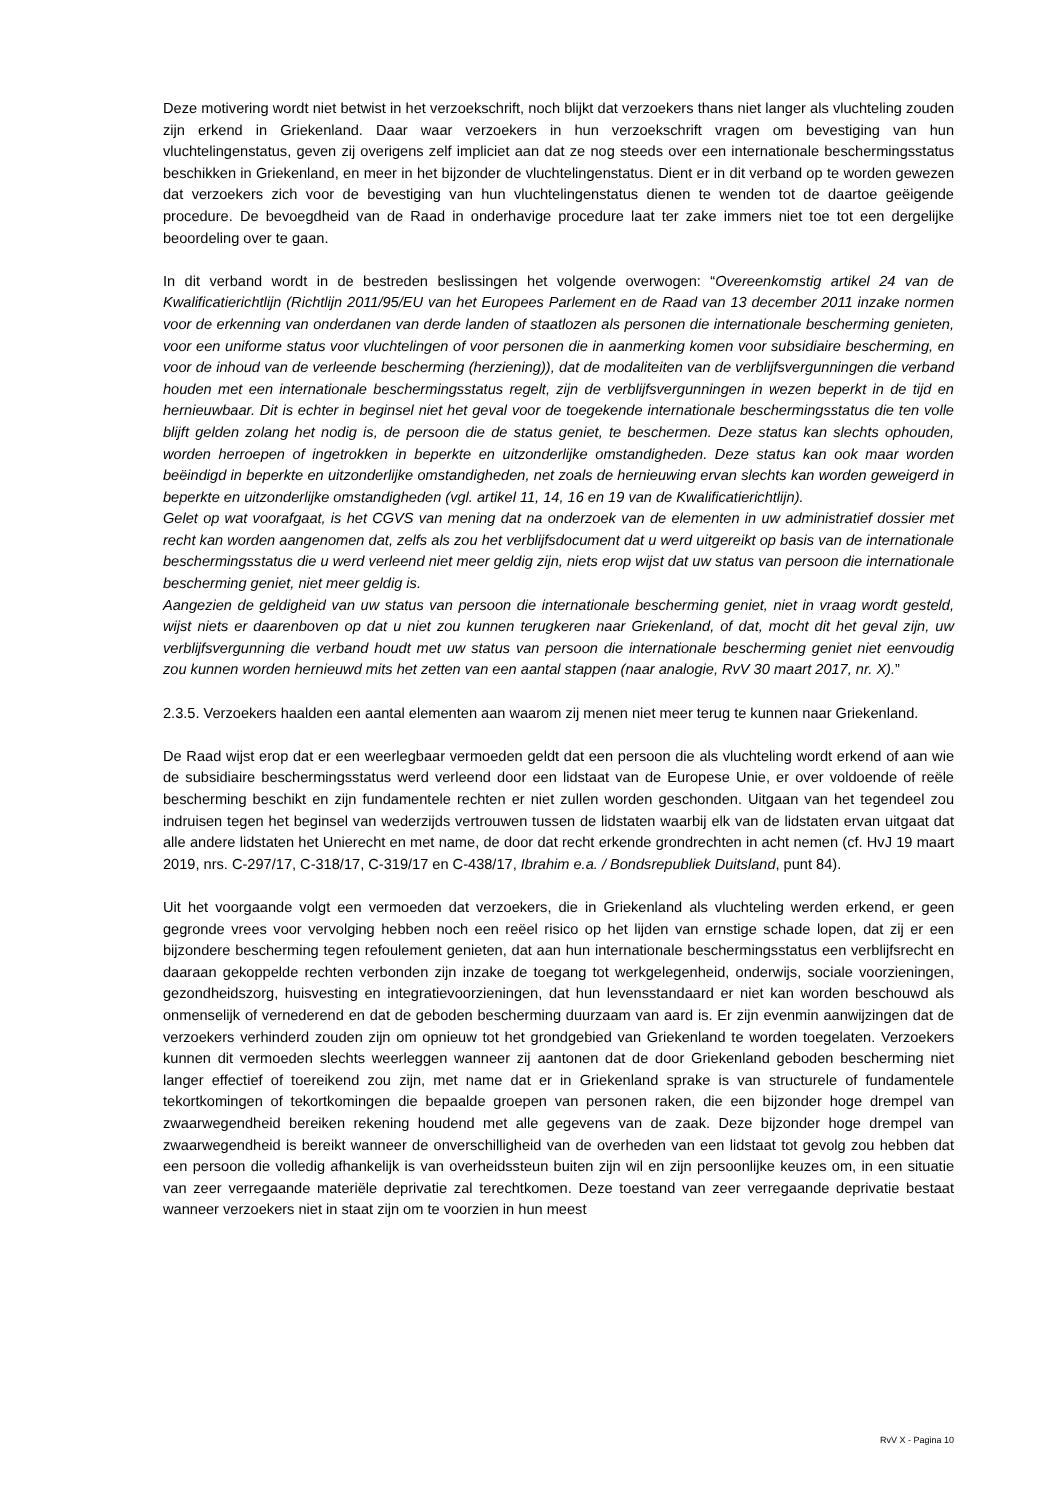Deze motivering wordt niet betwist in het verzoekschrift, noch blijkt dat verzoekers thans niet langer als vluchteling zouden zijn erkend in Griekenland. Daar waar verzoekers in hun verzoekschrift vragen om bevestiging van hun vluchtelingenstatus, geven zij overigens zelf impliciet aan dat ze nog steeds over een internationale beschermingsstatus beschikken in Griekenland, en meer in het bijzonder de vluchtelingenstatus. Dient er in dit verband op te worden gewezen dat verzoekers zich voor de bevestiging van hun vluchtelingenstatus dienen te wenden tot de daartoe geëigende procedure. De bevoegdheid van de Raad in onderhavige procedure laat ter zake immers niet toe tot een dergelijke beoordeling over te gaan.
In dit verband wordt in de bestreden beslissingen het volgende overwogen: “Overeenkomstig artikel 24 van de Kwalificatierichtlijn (Richtlijn 2011/95/EU van het Europees Parlement en de Raad van 13 december 2011 inzake normen voor de erkenning van onderdanen van derde landen of staatlozen als personen die internationale bescherming genieten, voor een uniforme status voor vluchtelingen of voor personen die in aanmerking komen voor subsidiaire bescherming, en voor de inhoud van de verleende bescherming (herziening)), dat de modaliteiten van de verblijfsvergunningen die verband houden met een internationale beschermingsstatus regelt, zijn de verblijfsvergunningen in wezen beperkt in de tijd en hernieuwbaar. Dit is echter in beginsel niet het geval voor de toegekende internationale beschermingsstatus die ten volle blijft gelden zolang het nodig is, de persoon die de status geniet, te beschermen. Deze status kan slechts ophouden, worden herroepen of ingetrokken in beperkte en uitzonderlijke omstandigheden. Deze status kan ook maar worden beëindigd in beperkte en uitzonderlijke omstandigheden, net zoals de hernieuwing ervan slechts kan worden geweigerd in beperkte en uitzonderlijke omstandigheden (vgl. artikel 11, 14, 16 en 19 van de Kwalificatierichtlijn).
Gelet op wat voorafgaat, is het CGVS van mening dat na onderzoek van de elementen in uw administratief dossier met recht kan worden aangenomen dat, zelfs als zou het verblijfsdocument dat u werd uitgereikt op basis van de internationale beschermingsstatus die u werd verleend niet meer geldig zijn, niets erop wijst dat uw status van persoon die internationale bescherming geniet, niet meer geldig is.
Aangezien de geldigheid van uw status van persoon die internationale bescherming geniet, niet in vraag wordt gesteld, wijst niets er daarenboven op dat u niet zou kunnen terugkeren naar Griekenland, of dat, mocht dit het geval zijn, uw verblijfsvergunning die verband houdt met uw status van persoon die internationale bescherming geniet niet eenvoudig zou kunnen worden hernieuwd mits het zetten van een aantal stappen (naar analogie, RvV 30 maart 2017, nr. X).”
2.3.5. Verzoekers haalden een aantal elementen aan waarom zij menen niet meer terug te kunnen naar Griekenland.
De Raad wijst erop dat er een weerlegbaar vermoeden geldt dat een persoon die als vluchteling wordt erkend of aan wie de subsidiaire beschermingsstatus werd verleend door een lidstaat van de Europese Unie, er over voldoende of reële bescherming beschikt en zijn fundamentele rechten er niet zullen worden geschonden. Uitgaan van het tegendeel zou indruisen tegen het beginsel van wederzijds vertrouwen tussen de lidstaten waarbij elk van de lidstaten ervan uitgaat dat alle andere lidstaten het Unierecht en met name, de door dat recht erkende grondrechten in acht nemen (cf. HvJ 19 maart 2019, nrs. C-297/17, C-318/17, C-319/17 en C-438/17, Ibrahim e.a. / Bondsrepubliek Duitsland, punt 84).
Uit het voorgaande volgt een vermoeden dat verzoekers, die in Griekenland als vluchteling werden erkend, er geen gegronde vrees voor vervolging hebben noch een reëel risico op het lijden van ernstige schade lopen, dat zij er een bijzondere bescherming tegen refoulement genieten, dat aan hun internationale beschermingsstatus een verblijfsrecht en daaraan gekoppelde rechten verbonden zijn inzake de toegang tot werkgelegenheid, onderwijs, sociale voorzieningen, gezondheidszorg, huisvesting en integratievoorzieningen, dat hun levensstandaard er niet kan worden beschouwd als onmenselijk of vernederend en dat de geboden bescherming duurzaam van aard is. Er zijn evenmin aanwijzingen dat de verzoekers verhinderd zouden zijn om opnieuw tot het grondgebied van Griekenland te worden toegelaten. Verzoekers kunnen dit vermoeden slechts weerleggen wanneer zij aantonen dat de door Griekenland geboden bescherming niet langer effectief of toereikend zou zijn, met name dat er in Griekenland sprake is van structurele of fundamentele tekortkomingen of tekortkomingen die bepaalde groepen van personen raken, die een bijzonder hoge drempel van zwaarwegendheid bereiken rekening houdend met alle gegevens van de zaak. Deze bijzonder hoge drempel van zwaarwegendheid is bereikt wanneer de onverschilligheid van de overheden van een lidstaat tot gevolg zou hebben dat een persoon die volledig afhankelijk is van overheidssteun buiten zijn wil en zijn persoonlijke keuzes om, in een situatie van zeer verregaande materiële deprivatie zal terechtkomen. Deze toestand van zeer verregaande deprivatie bestaat wanneer verzoekers niet in staat zijn om te voorzien in hun meest
RvV X - Pagina 10